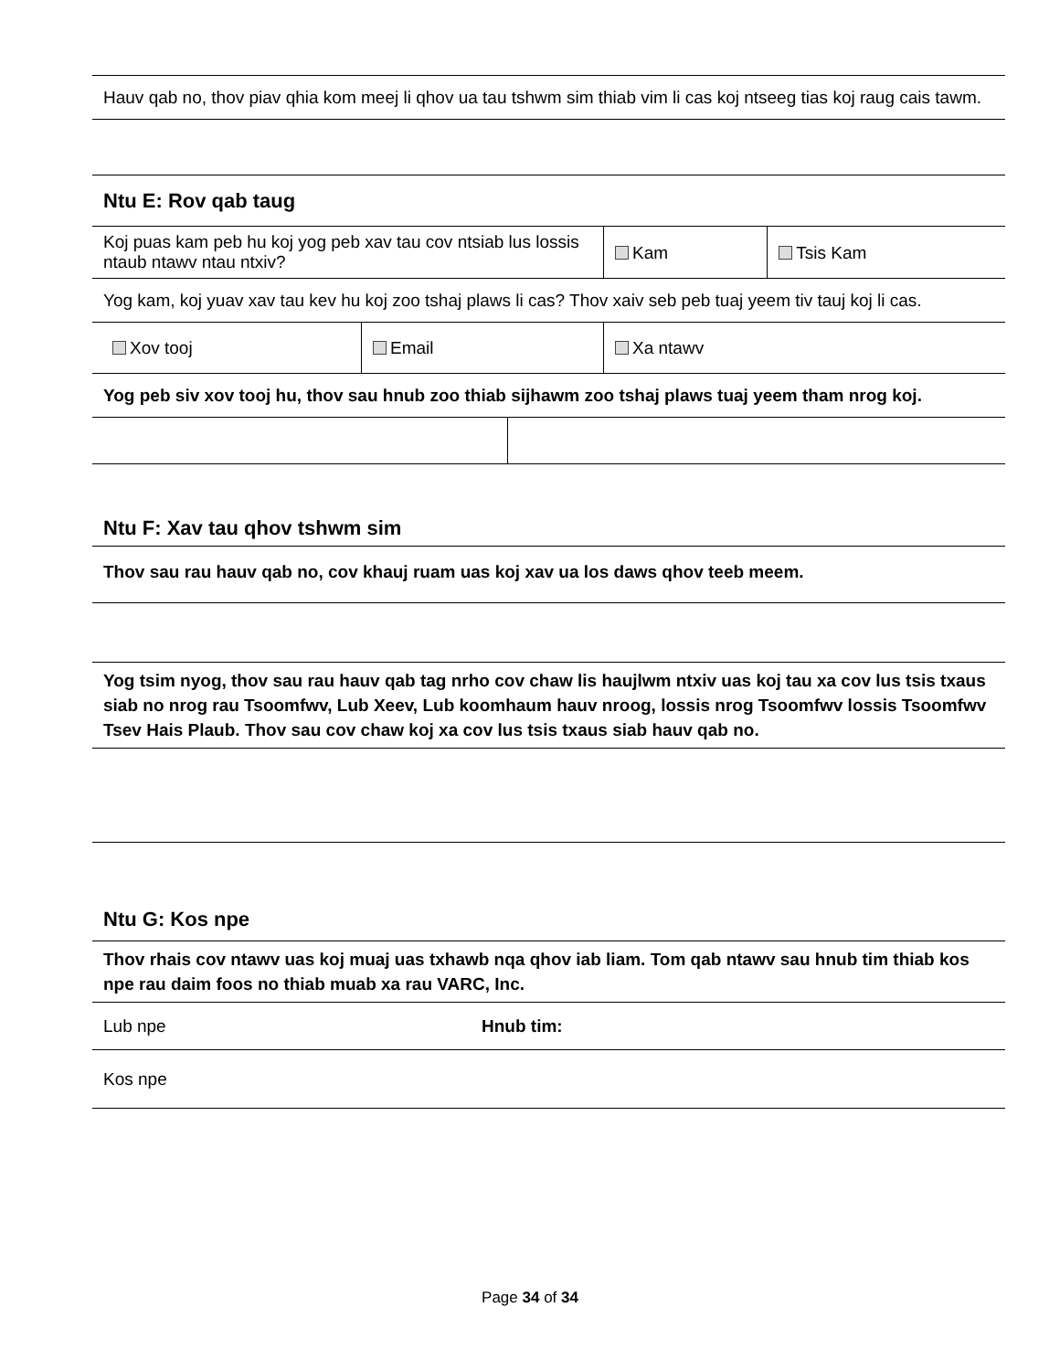| Hauv qab no, thov piav qhia kom meej li qhov ua tau tshwm sim thiab vim li cas koj ntseeg tias koj raug cais tawm. |
| Ntu E: Rov qab taug | | | |
| Koj puas kam peb hu koj yog peb xav tau cov ntsiab lus lossis ntaub ntawv ntau ntxiv? | | Kam | Tsis Kam |
| Yog kam, koj yuav xav tau kev hu koj zoo tshaj plaws li cas? Thov xaiv seb peb tuaj yeem tiv tauj koj li cas. | | | |
| Xov tooj | Email | Xa ntawv | |
| Yog peb siv xov tooj hu, thov sau hnub zoo thiab sijhawm zoo tshaj plaws tuaj yeem tham nrog koj. | | | |
| Ntu F: Xav tau qhov tshwm sim |
| Thov sau rau hauv qab no, cov khauj ruam uas koj xav ua los daws qhov teeb meem. |
| Yog tsim nyog, thov sau rau hauv qab tag nrho cov chaw lis haujlwm ntxiv uas koj tau xa cov lus tsis txaus siab no nrog rau Tsoomfwv, Lub Xeev, Lub koomhaum hauv nroog, lossis nrog Tsoomfwv lossis Tsoomfwv Tsev Hais Plaub. Thov sau cov chaw koj xa cov lus tsis txaus siab hauv qab no. |
| Ntu G: Kos npe | |
| Thov rhais cov ntawv uas koj muaj uas txhawb nqa qhov iab liam. Tom qab ntawv sau hnub tim thiab kos npe rau daim foos no thiab muab xa rau VARC, Inc. | |
| Lub npe | Hnub tim: |
| Kos npe | |
Page 34 of 34